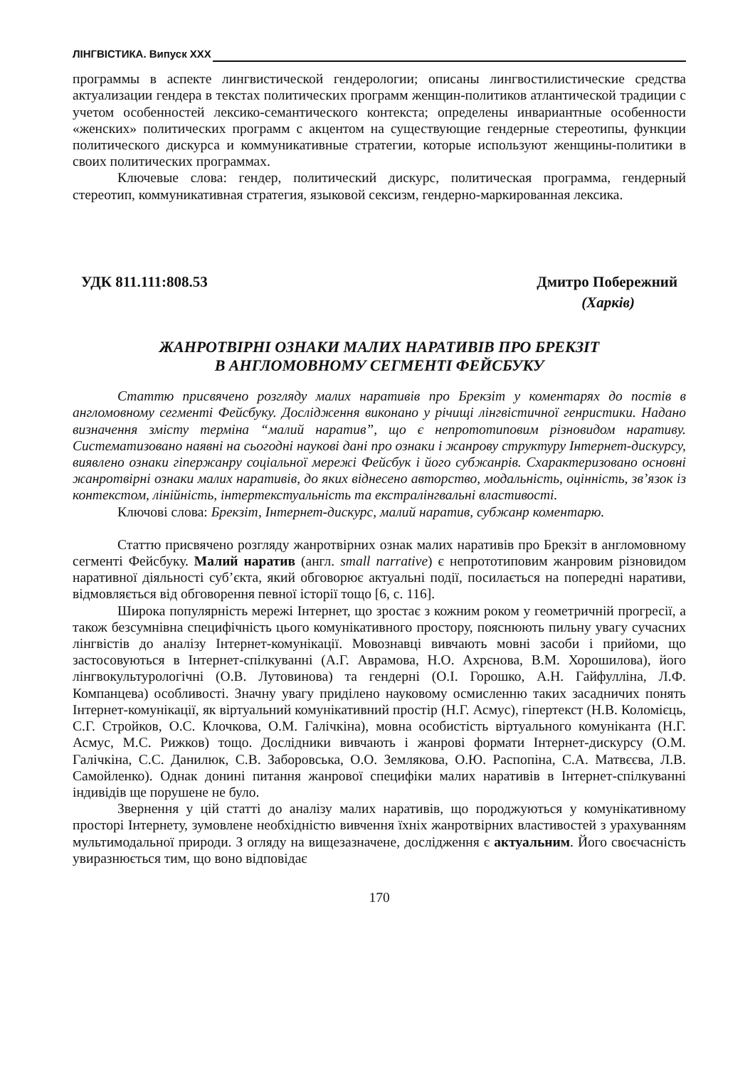ЛІНГВІСТИКА. Випуск XXX
программы в аспекте лингвистической гендерологии; описаны лингвостилистические средства актуализации гендера в текстах политических программ женщин-политиков атлантической традиции с учетом особенностей лексико-семантического контекста; определены инвариантные особенности «женских» политических программ с акцентом на существующие гендерные стереотипы, функции политического дискурса и коммуникативные стратегии, которые используют женщины-политики в своих политических программах.
Ключевые слова: гендер, политический дискурс, политическая программа, гендерный стереотип, коммуникативная стратегия, языковой сексизм, гендерно-маркированная лексика.
УДК 811.111:808.53 Дмитро Побережний
(Харків)
ЖАНРОТВІРНІ ОЗНАКИ МАЛИХ НАРАТИВІВ ПРО БРЕКЗІТ
В АНГЛОМОВНОМУ СЕГМЕНТІ ФЕЙСБУКУ
Статтю присвячено розгляду малих наративів про Брекзіт у коментарях до постів в англомовному сегменті Фейсбуку. Дослідження виконано у річищі лінгвістичної генристики. Надано визначення змісту терміна “малий наратив”, що є непрототиповим різновидом наративу. Систематизовано наявні на сьогодні наукові дані про ознаки і жанрову структуру Інтернет-дискурсу, виявлено ознаки гіпержанру соціальної мережі Фейсбук і його субжанрів. Схарактеризовано основні жанротвірні ознаки малих наративів, до яких віднесено авторство, модальність, оцінність, зв’язок із контекстом, лінійність, інтертекстуальність та екстралінгвальні властивості.
Ключові слова: Брекзіт, Інтернет-дискурс, малий наратив, субжанр коментарю.
Статтю присвячено розгляду жанротвірних ознак малих наративів про Брекзіт в англомовному сегменті Фейсбуку. Малий наратив (англ. small narrative) є непрототиповим жанровим різновидом наративної діяльності суб’єкта, який обговорює актуальні події, посилається на попередні наративи, відмовляється від обговорення певної історії тощо [6, с. 116].
Широка популярність мережі Інтернет, що зростає з кожним роком у геометричній прогресії, а також безсумнівна специфічність цього комунікативного простору, пояснюють пильну увагу сучасних лінгвістів до аналізу Інтернет-комунікації. Мовознавці вивчають мовні засоби і прийоми, що застосовуються в Інтернет-спілкуванні (А.Г. Аврамова, Н.О. Ахрєнова, В.М. Хорошилова), його лінгвокультурологічні (О.В. Лутовинова) та гендерні (О.І. Горошко, А.Н. Гайфулліна, Л.Ф. Компанцева) особливості. Значну увагу приділено науковому осмисленню таких засадничих понять Інтернет-комунікації, як віртуальний комунікативний простір (Н.Г. Асмус), гіпертекст (Н.В. Коломієць, С.Г. Стройков, О.С. Клочкова, О.М. Галічкіна), мовна особистість віртуального комуніканта (Н.Г. Асмус, М.С. Рижков) тощо. Дослідники вивчають і жанрові формати Інтернет-дискурсу (О.М. Галічкіна, С.С. Данилюк, С.В. Заборовська, О.О. Землякова, О.Ю. Распопіна, С.А. Матвєєва, Л.В. Самойленко). Однак донині питання жанрової специфіки малих наративів в Інтернет-спілкуванні індивідів ще порушене не було.
Звернення у цій статті до аналізу малих наративів, що породжуються у комунікативному просторі Інтернету, зумовлене необхідністю вивчення їхніх жанротвірних властивостей з урахуванням мультимодальної природи. З огляду на вищезазначене, дослідження є актуальним. Його своєчасність увиразнюється тим, що воно відповідає
170